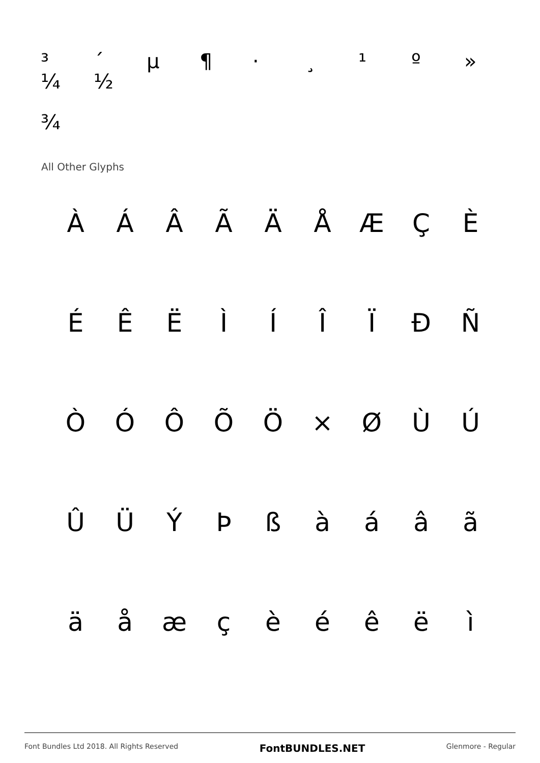³ ´ µ ¶ · ¸ ¹ º » ¼ ½
¾
All Other Glyphs
ÀÁÂÃÄÅÆÇÈ
ÉÊËÌÍÎÏÐÑ
ÒÓÔÕÖ × ØÙÚ
ÛÜÝÞßàáâã
äåæçèéêëì
Font Bundles Ltd 2018. All Rights Reserved FontBUNDLES.NET Glenmore - Regular